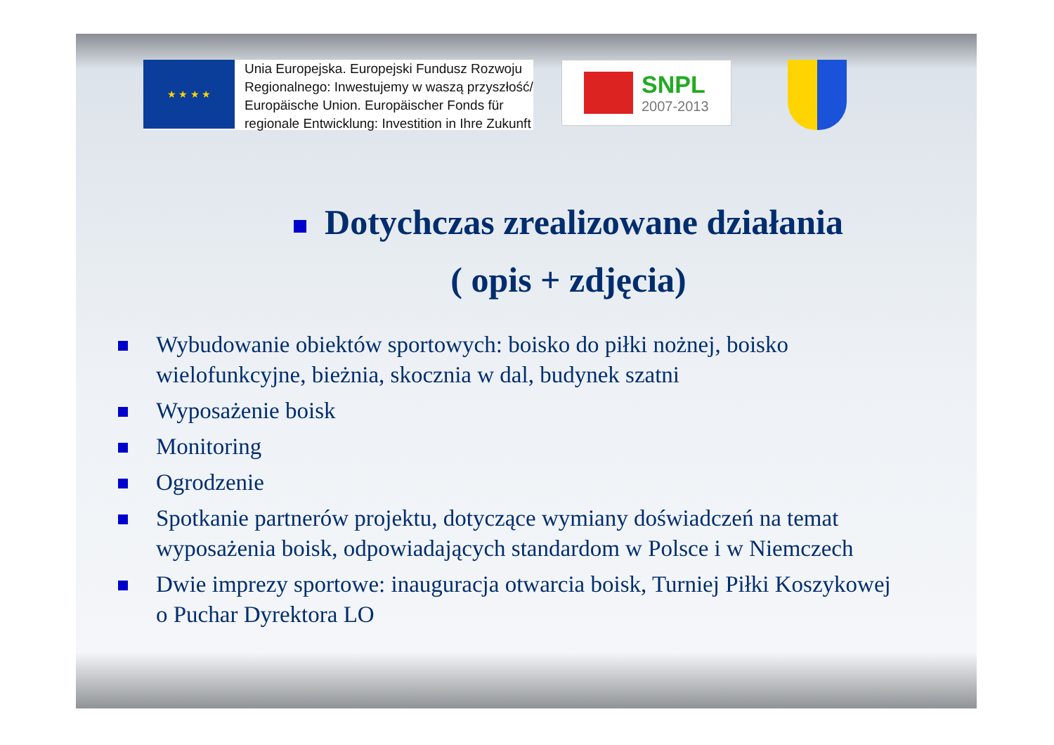★ ★ ★ ★
Unia Europejska. Europejski Fundusz Rozwoju
Regionalnego: Inwestujemy w waszą przyszłość/
Europäische Union. Europäischer Fonds für
regionale Entwicklung: Investition in Ihre Zukunft
SNPL
2007-2013
Dotychczas zrealizowane działania
( opis + zdjęcia)
Wybudowanie obiektów sportowych: boisko do piłki nożnej, boisko wielofunkcyjne, bieżnia, skocznia w dal, budynek szatni
Wyposażenie boisk
Monitoring
Ogrodzenie
Spotkanie partnerów projektu, dotyczące wymiany doświadczeń na temat wyposażenia boisk, odpowiadających standardom w Polsce i w Niemczech
Dwie imprezy sportowe: inauguracja otwarcia boisk, Turniej Piłki Koszykowej o Puchar Dyrektora LO